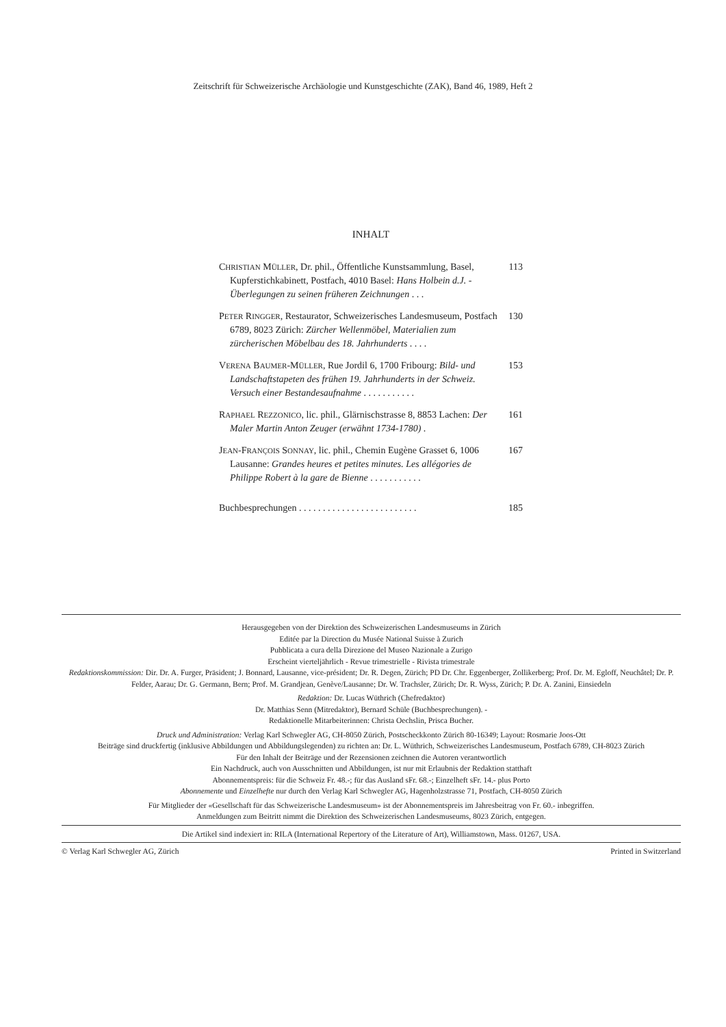Zeitschrift für Schweizerische Archäologie und Kunstgeschichte (ZAK), Band 46, 1989, Heft 2
INHALT
CHRISTIAN MÜLLER, Dr. phil., Öffentliche Kunstsammlung, Basel, Kupferstichkabinett, Postfach, 4010 Basel: Hans Holbein d.J. - Überlegungen zu seinen früheren Zeichnungen . . . 113
PETER RINGGER, Restaurator, Schweizerisches Landesmuseum, Postfach 6789, 8023 Zürich: Zürcher Wellenmöbel, Materialien zum zürcherischen Möbelbau des 18. Jahrhunderts . . . . 130
VERENA BAUMER-MÜLLER, Rue Jordil 6, 1700 Fribourg: Bild- und Landschaftstapeten des frühen 19. Jahrhunderts in der Schweiz. Versuch einer Bestandesaufnahme . . . . . . . . . . . 153
RAPHAEL REZZONICO, lic. phil., Glärnischstrasse 8, 8853 Lachen: Der Maler Martin Anton Zeuger (erwähnt 1734-1780) . 161
JEAN-FRANÇOIS SONNAY, lic. phil., Chemin Eugène Grasset 6, 1006 Lausanne: Grandes heures et petites minutes. Les allégories de Philippe Robert à la gare de Bienne . . . . . . . . . . . 167
Buchbesprechungen . . . . . . . . . . . . . . . . . . . . . . . . . 185
Herausgegeben von der Direktion des Schweizerischen Landesmuseums in Zürich
Editée par la Direction du Musée National Suisse à Zurich
Pubblicata a cura della Direzione del Museo Nazionale a Zurigo
Erscheint vierteljährlich - Revue trimestrielle - Rivista trimestrale
Redaktionskommission: Dir. Dr. A. Furger, Präsident; J. Bonnard, Lausanne, vice-président; Dr. R. Degen, Zürich; PD Dr. Chr. Eggenberger, Zollikerberg; Prof. Dr. M. Egloff, Neuchâtel; Dr. P. Felder, Aarau; Dr. G. Germann, Bern; Prof. M. Grandjean, Genève/Lausanne; Dr. W. Trachsler, Zürich; Dr. R. Wyss, Zürich; P. Dr. A. Zanini, Einsiedeln
Redaktion: Dr. Lucas Wüthrich (Chefredaktor)
Dr. Matthias Senn (Mitredaktor), Bernard Schüle (Buchbesprechungen). -
Redaktionelle Mitarbeiterinnen: Christa Oechslin, Prisca Bucher.
Druck und Administration: Verlag Karl Schwegler AG, CH-8050 Zürich, Postscheckkonto Zürich 80-16349; Layout: Rosmarie Joos-Ott
Beiträge sind druckfertig (inklusive Abbildungen und Abbildungslegenden) zu richten an: Dr. L. Wüthrich, Schweizerisches Landesmuseum, Postfach 6789, CH-8023 Zürich
Für den Inhalt der Beiträge und der Rezensionen zeichnen die Autoren verantwortlich
Ein Nachdruck, auch von Ausschnitten und Abbildungen, ist nur mit Erlaubnis der Redaktion statthaft
Abonnementspreis: für die Schweiz Fr. 48.-; für das Ausland sFr. 68.-; Einzelheft sFr. 14.- plus Porto
Abonnemente und Einzelhefte nur durch den Verlag Karl Schwegler AG, Hagenholzstrasse 71, Postfach, CH-8050 Zürich
Für Mitglieder der «Gesellschaft für das Schweizerische Landesmuseum» ist der Abonnementspreis im Jahresbeitrag von Fr. 60.- inbegriffen.
Anmeldungen zum Beitritt nimmt die Direktion des Schweizerischen Landesmuseums, 8023 Zürich, entgegen.
Die Artikel sind indexiert in: RILA (International Repertory of the Literature of Art), Williamstown, Mass. 01267, USA.
© Verlag Karl Schwegler AG, Zürich Printed in Switzerland